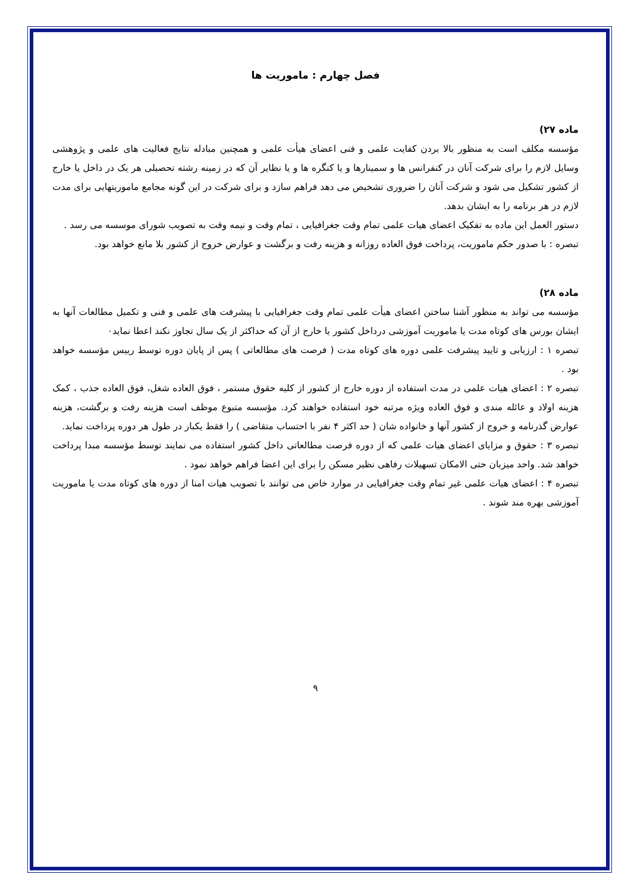فصل چهارم : ماموریت ها
ماده ۲۷)
مؤسسه مکلف است به منظور بالا بردن کفایت علمی و فنی اعضای هیأت علمی و همچنین مبادله نتایج فعالیت های علمی و پژوهشی وسایل لازم را برای شرکت آنان در کنفرانس ها و سمینارها و یا کنگره ها و یا نظایر آن که در زمینه رشته تحصیلی هر یک در داخل یا خارج از کشور تشکیل می شود و شرکت آنان را ضروری تشخیص می دهد فراهم سازد و برای شرکت در این گونه مجامع ماموریتهایی برای مدت لازم در هر برنامه را به ایشان بدهد.
دستور العمل این ماده به تفکیک اعضای هیات علمی تمام وقت جغرافیایی ، تمام وقت و نیمه وقت به تصویب شورای موسسه می رسد .
تبصره : با صدور حکم ماموریت، پرداخت فوق العاده روزانه و هزینه رفت و برگشت و عوارض خروج از کشور بلا مانع خواهد بود.
ماده ۲۸)
مؤسسه می تواند به منظور آشنا ساختن اعضای هیأت علمی تمام وقت جغرافیایی با پیشرفت های علمی و فنی و تکمیل مطالعات آنها به ایشان بورس های کوتاه مدت یا ماموریت آموزشی درداخل کشور یا خارج از آن که حداکثر از یک سال تجاوز نکند اعطا نماید۰
تبصره ۱ : ارزیابی و تایید پیشرفت علمی دوره های کوتاه مدت ( فرصت های مطالعاتی ) پس از پایان دوره توسط رییس مؤسسه خواهد بود .
تبصره ۲ : اعضای هیات علمی در مدت استفاده از دوره خارج از کشور از کلیه حقوق مستمر ، فوق العاده شغل، فوق العاده جذب ، کمک هزینه اولاد و عائله مندی و فوق العاده ویژه مرتبه خود استفاده خواهند کرد. مؤسسه متبوع موظف است هزینه رفت و برگشت، هزینه عوارض گذرنامه و خروج از کشور آنها و خانواده شان ( حد اکثر ۴ نفر با احتساب متقاضی ) را فقط یکبار در طول هر دوره پرداخت نماید.
تبصره ۳ : حقوق و مزایای اعضای هیات علمی که از دوره فرصت مطالعاتی داخل کشور استفاده می نمایند توسط مؤسسه مبدا پرداخت خواهد شد. واحد میزبان حتی الامکان تسهیلات رفاهی نظیر مسکن را برای این اعضا فراهم خواهد نمود .
تبصره ۴ : اعضای هیات علمی غیر تمام وقت جغرافیایی در موارد خاص می توانند با تصویب هیات امنا از دوره های کوتاه مدت یا ماموریت آموزشی بهره مند شوند .
۹